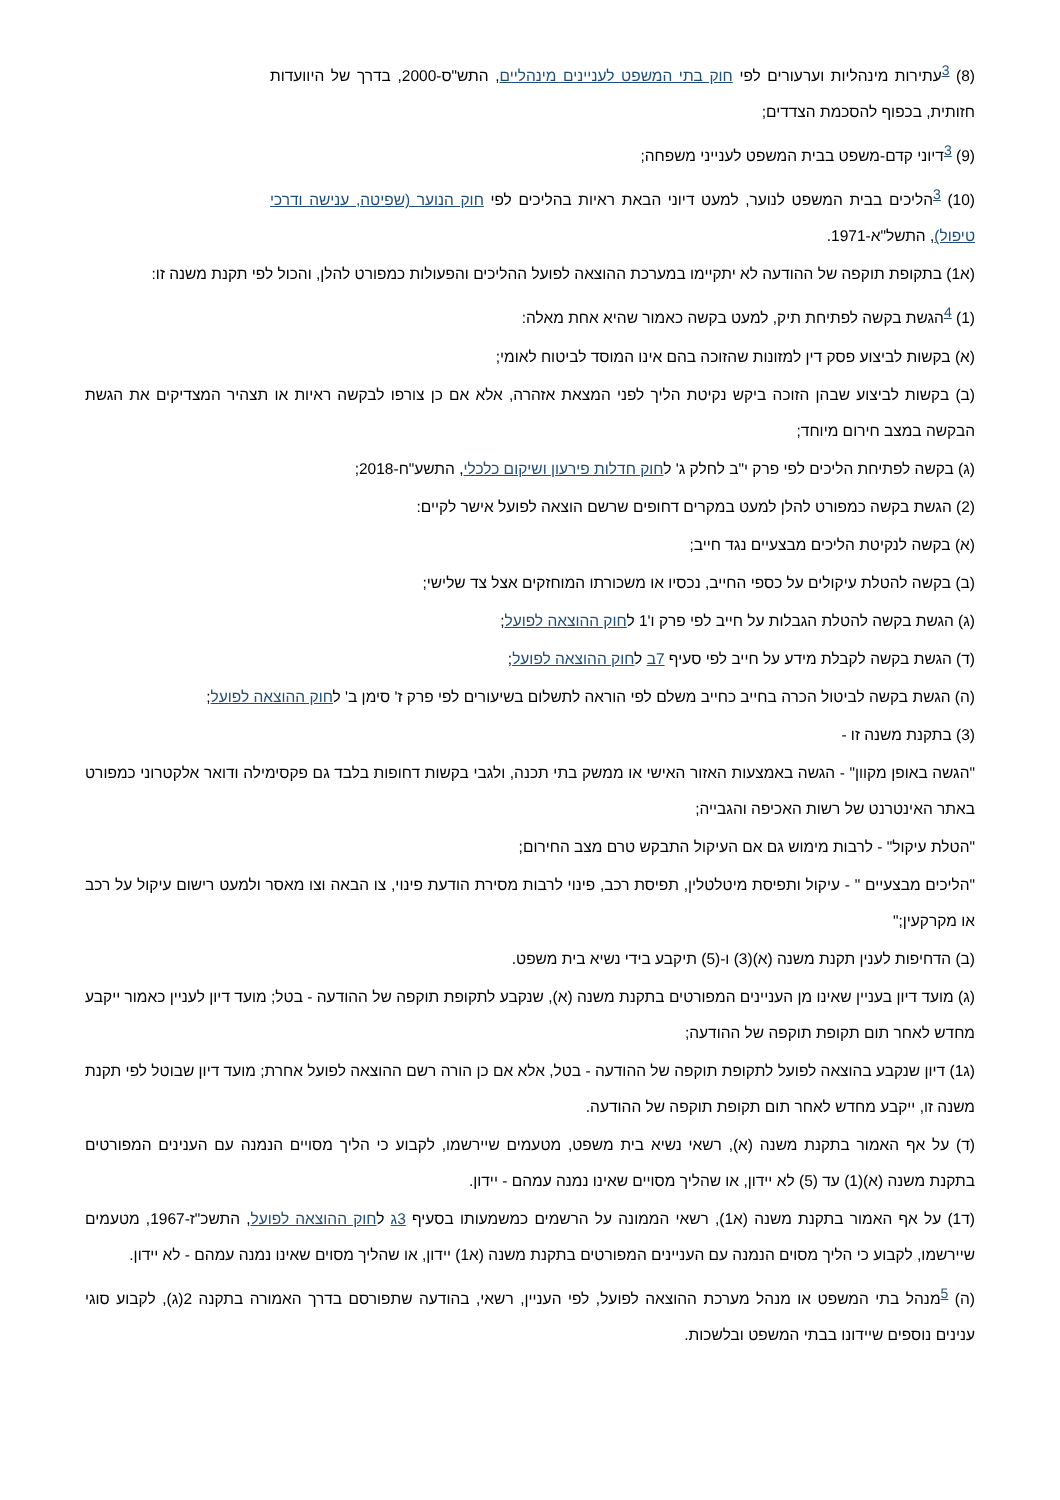(8) <sup>3</sup>עתירות מינהליות וערעורים לפי חוק בתי המשפט לעניינים מינהליים, התש"ס-2000, בדרך של היוועדות חזותית, בכפוף להסכמת הצדדים;
(9) <sup>3</sup>דיוני קדם-משפט בבית המשפט לענייני משפחה;
(10) <sup>3</sup>הליכים בבית המשפט לנוער, למעט דיוני הבאת ראיות בהליכים לפי חוק הנוער (שפיטה, ענישה ודרכי טיפול), התשל"א-1971.
(א1) בתקופת תוקפה של ההודעה לא יתקיימו במערכת ההוצאה לפועל ההליכים והפעולות כמפורט להלן, והכול לפי תקנת משנה זו:
(1) <sup>4</sup>הגשת בקשה לפתיחת תיק, למעט בקשה כאמור שהיא אחת מאלה:
(א) בקשות לביצוע פסק דין למזונות שהזוכה בהם אינו המוסד לביטוח לאומי;
(ב) בקשות לביצוע שבהן הזוכה ביקש נקיטת הליך לפני המצאת אזהרה, אלא אם כן צורפו לבקשה ראיות או תצהיר המצדיקים את הגשת הבקשה במצב חירום מיוחד;
(ג) בקשה לפתיחת הליכים לפי פרק י"ב לחלק ג' לחוק חדלות פירעון ושיקום כלכלי, התשע"ח-2018;
(2) הגשת בקשה כמפורט להלן למעט במקרים דחופים שרשם הוצאה לפועל אישר לקיים:
(א) בקשה לנקיטת הליכים מבצעיים נגד חייב;
(ב) בקשה להטלת עיקולים על כספי החייב, נכסיו או משכורתו המוחזקים אצל צד שלישי;
(ג) הגשת בקשה להטלת הגבלות על חייב לפי פרק ו'1 לחוק ההוצאה לפועל;
(ד) הגשת בקשה לקבלת מידע על חייב לפי סעיף 7ב לחוק ההוצאה לפועל;
(ה) הגשת בקשה לביטול הכרה בחייב כחייב משלם לפי הוראה לתשלום בשיעורים לפי פרק ז' סימן ב' לחוק ההוצאה לפועל;
(3) בתקנת משנה זו -
"הגשה באופן מקוון" - הגשה באמצעות האזור האישי או ממשק בתי תכנה, ולגבי בקשות דחופות בלבד גם פקסימילה ודואר אלקטרוני כמפורט באתר האינטרנט של רשות האכיפה והגבייה;
"הטלת עיקול" - לרבות מימוש גם אם העיקול התבקש טרם מצב החירום;
"הליכים מבצעיים " - עיקול ותפיסת מיטלטלין, תפיסת רכב, פינוי לרבות מסירת הודעת פינוי, צו הבאה וצו מאסר ולמעט רישום עיקול על רכב או מקרקעין;"
(ב) הדחיפות לענין תקנת משנה (א)(3) ו-(5) תיקבע בידי נשיא בית משפט.
(ג) מועד דיון בעניין שאינו מן העניינים המפורטים בתקנת משנה (א), שנקבע לתקופת תוקפה של ההודעה - בטל; מועד דיון לעניין כאמור ייקבע מחדש לאחר תום תקופת תוקפה של ההודעה;
(ג1) דיון שנקבע בהוצאה לפועל לתקופת תוקפה של ההודעה - בטל, אלא אם כן הורה רשם ההוצאה לפועל אחרת; מועד דיון שבוטל לפי תקנת משנה זו, ייקבע מחדש לאחר תום תקופת תוקפה של ההודעה.
(ד) על אף האמור בתקנת משנה (א), רשאי נשיא בית משפט, מטעמים שיירשמו, לקבוע כי הליך מסויים הנמנה עם הענינים המפורטים בתקנת משנה (א)(1) עד (5) לא יידון, או שהליך מסויים שאינו נמנה עמהם - יידון.
(ד1) על אף האמור בתקנת משנה (א1), רשאי הממונה על הרשמים כמשמעותו בסעיף 3ג לחוק ההוצאה לפועל, התשכ"ז-1967, מטעמים שיירשמו, לקבוע כי הליך מסוים הנמנה עם העניינים המפורטים בתקנת משנה (א1) יידון, או שהליך מסוים שאינו נמנה עמהם - לא יידון.
(ה) <sup>5</sup>מנהל בתי המשפט או מנהל מערכת ההוצאה לפועל, לפי העניין, רשאי, בהודעה שתפורסם בדרך האמורה בתקנה 2(ג), לקבוע סוגי ענינים נוספים שיידונו בבתי המשפט ובלשכות.